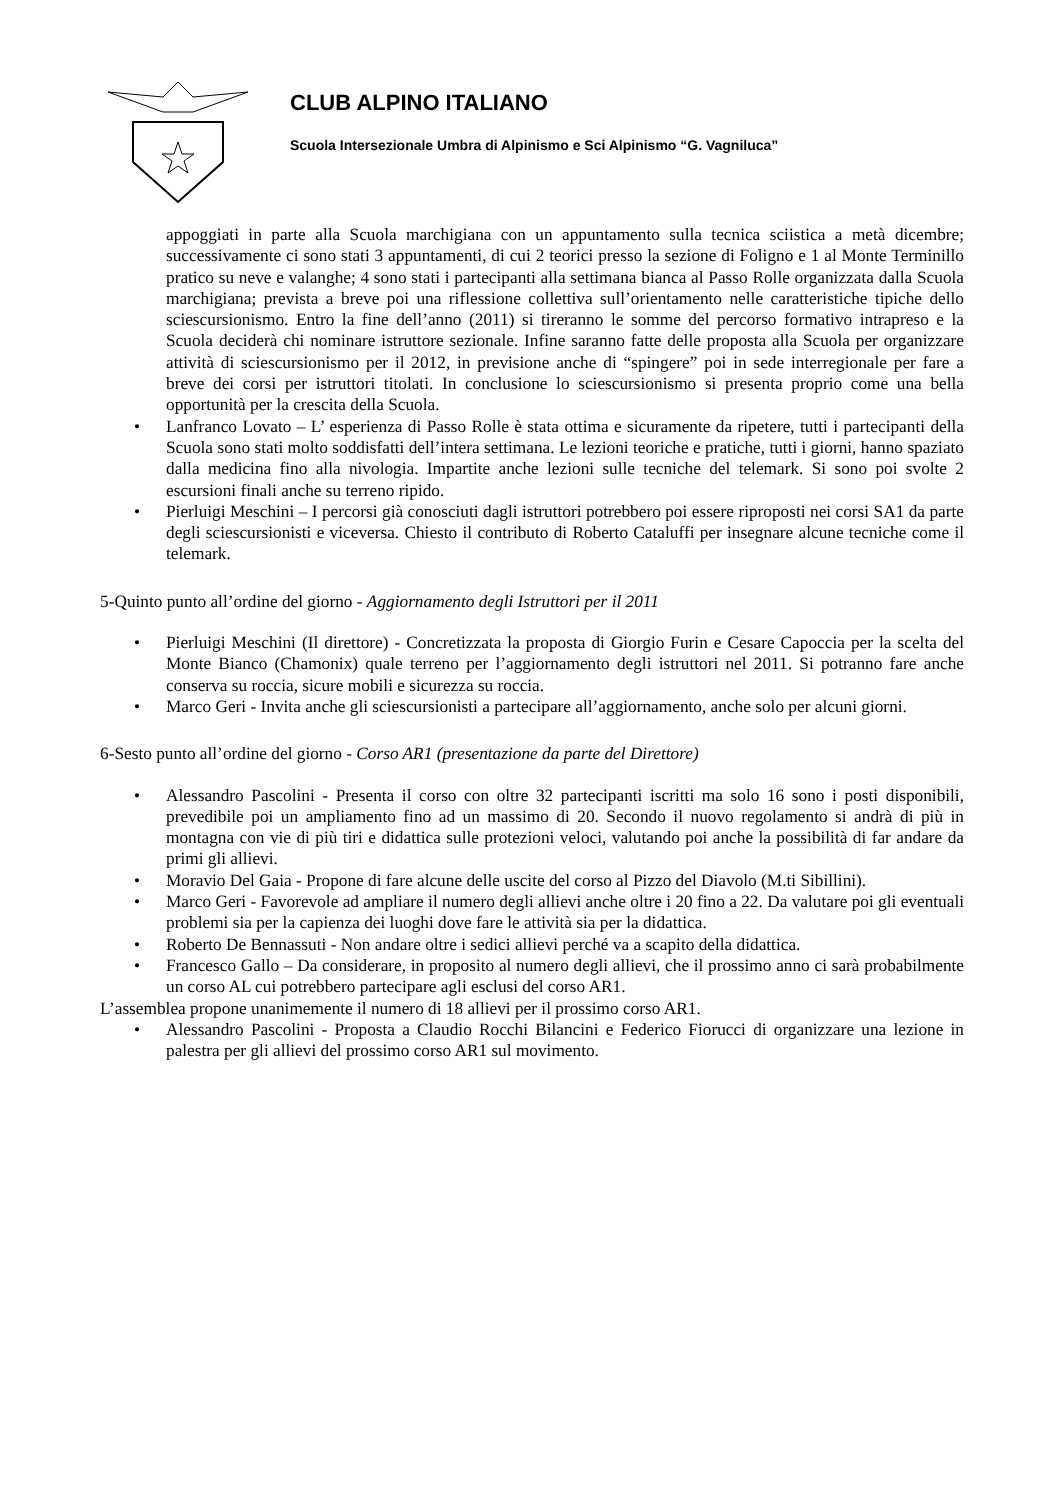CLUB ALPINO ITALIANO
Scuola Intersezionale Umbra di Alpinismo e Sci Alpinismo “G. Vagniluca”
appoggiati in parte alla Scuola marchigiana con un appuntamento sulla tecnica sciistica a metà dicembre; successivamente ci sono stati 3 appuntamenti, di cui 2 teorici presso la sezione di Foligno e 1 al Monte Terminillo pratico su neve e valanghe; 4 sono stati i partecipanti alla settimana bianca al Passo Rolle organizzata dalla Scuola marchigiana; prevista a breve poi una riflessione collettiva sull’orientamento nelle caratteristiche tipiche dello sciescursionismo. Entro la fine dell’anno (2011) si tireranno le somme del percorso formativo intrapreso e la Scuola deciderà chi nominare istruttore sezionale. Infine saranno fatte delle proposta alla Scuola per organizzare attività di sciescursionismo per il 2012, in previsione anche di “spingere” poi in sede interregionale per fare a breve dei corsi per istruttori titolati. In conclusione lo sciescursionismo si presenta proprio come una bella opportunità per la crescita della Scuola.
• Lanfranco Lovato – L’ esperienza di Passo Rolle è stata ottima e sicuramente da ripetere, tutti i partecipanti della Scuola sono stati molto soddisfatti dell’intera settimana. Le lezioni teoriche e pratiche, tutti i giorni, hanno spaziato dalla medicina fino alla nivologia. Impartite anche lezioni sulle tecniche del telemark. Si sono poi svolte 2 escursioni finali anche su terreno ripido.
• Pierluigi Meschini – I percorsi già conosciuti dagli istruttori potrebbero poi essere riproposti nei corsi SA1 da parte degli sciescursionisti e viceversa. Chiesto il contributo di Roberto Cataluffi per insegnare alcune tecniche come il telemark.
5-Quinto punto all’ordine del giorno - Aggiornamento degli Istruttori per il 2011
• Pierluigi Meschini (Il direttore) - Concretizzata la proposta di Giorgio Furin e Cesare Capoccia per la scelta del Monte Bianco (Chamonix) quale terreno per l’aggiornamento degli istruttori nel 2011. Si potranno fare anche conserva su roccia, sicure mobili e sicurezza su roccia.
• Marco Geri - Invita anche gli sciescursionisti a partecipare all’aggiornamento, anche solo per alcuni giorni.
6-Sesto punto all’ordine del giorno - Corso AR1 (presentazione da parte del Direttore)
• Alessandro Pascolini - Presenta il corso con oltre 32 partecipanti iscritti ma solo 16 sono i posti disponibili, prevedibile poi un ampliamento fino ad un massimo di 20. Secondo il nuovo regolamento si andrà di più in montagna con vie di più tiri e didattica sulle protezioni veloci, valutando poi anche la possibilità di far andare da primi gli allievi.
• Moravio Del Gaia - Propone di fare alcune delle uscite del corso al Pizzo del Diavolo (M.ti Sibillini).
• Marco Geri - Favorevole ad ampliare il numero degli allievi anche oltre i 20 fino a 22. Da valutare poi gli eventuali problemi sia per la capienza dei luoghi dove fare le attività sia per la didattica.
• Roberto De Bennassuti - Non andare oltre i sedici allievi perché va a scapito della didattica.
• Francesco Gallo – Da considerare, in proposito al numero degli allievi, che il prossimo anno ci sarà probabilmente un corso AL cui potrebbero partecipare agli esclusi del corso AR1.
L’assemblea propone unanimemente il numero di 18 allievi per il prossimo corso AR1.
• Alessandro Pascolini - Proposta a Claudio Rocchi Bilancini e Federico Fiorucci di organizzare una lezione in palestra per gli allievi del prossimo corso AR1 sul movimento.